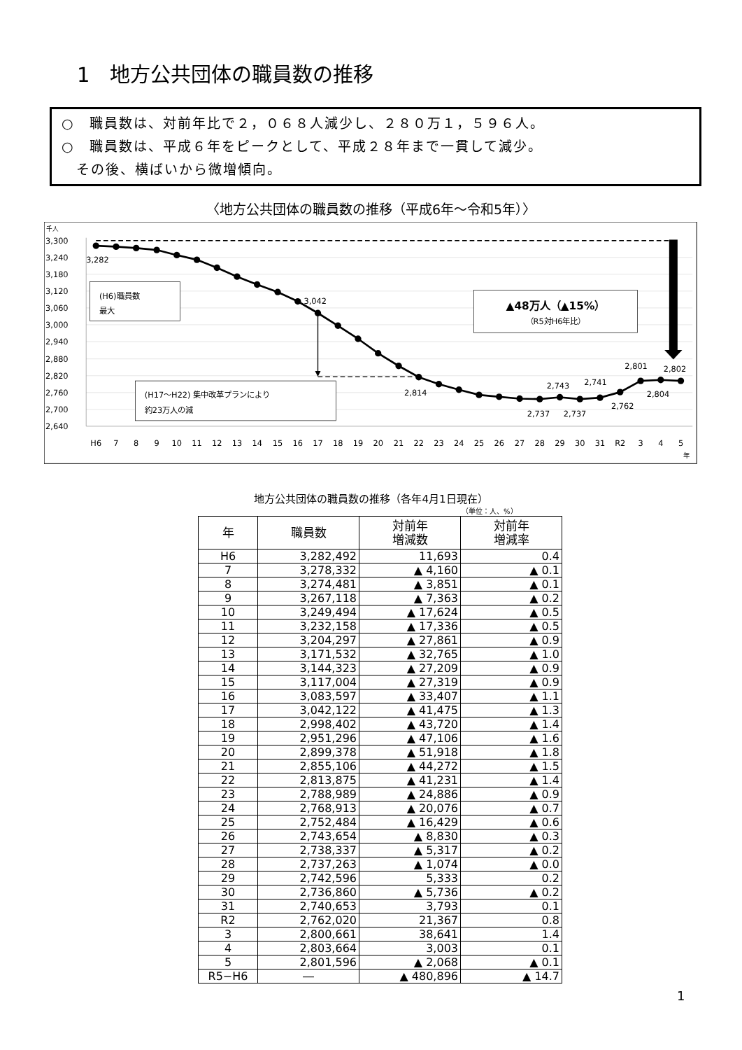1　地方公共団体の職員数の推移
○　職員数は、対前年比で２，０６８人減少し、２８０万１，５９６人。
○　職員数は、平成６年をピークとして、平成２８年まで一貫して減少。
　その後、横ばいから微増傾向。
〈地方公共団体の職員数の推移（平成6年～令和5年）〉
千人
3,300
3,240
3,180
3,120
3,060
3,000
2,940
2,880
2,820
2,760
2,700
2,640
3,282
3,042
2,814
2,737
2,743
2,737
2,741
2,762
2,801
2,804
2,802
(H6)職員数
最大
(H17～H22) 集中改革プランにより
約23万人の減
▲48万人（▲15%）
（R5対H6年比）
H6
7
8
9
10
11
12
13
14
15
16
17
18
19
20
21
22
23
24
25
26
27
28
29
30
31
R2
3
4
5
年
地方公共団体の職員数の推移（各年4月1日現在）
（単位：人、%）
| 年 | 職員数 | 対前年 増減数 | 対前年 増減率 |
| --- | --- | --- | --- |
| H6 | 3,282,492 | 11,693 | 0.4 |
| 7 | 3,278,332 | ▲ 4,160 | ▲ 0.1 |
| 8 | 3,274,481 | ▲ 3,851 | ▲ 0.1 |
| 9 | 3,267,118 | ▲ 7,363 | ▲ 0.2 |
| 10 | 3,249,494 | ▲ 17,624 | ▲ 0.5 |
| 11 | 3,232,158 | ▲ 17,336 | ▲ 0.5 |
| 12 | 3,204,297 | ▲ 27,861 | ▲ 0.9 |
| 13 | 3,171,532 | ▲ 32,765 | ▲ 1.0 |
| 14 | 3,144,323 | ▲ 27,209 | ▲ 0.9 |
| 15 | 3,117,004 | ▲ 27,319 | ▲ 0.9 |
| 16 | 3,083,597 | ▲ 33,407 | ▲ 1.1 |
| 17 | 3,042,122 | ▲ 41,475 | ▲ 1.3 |
| 18 | 2,998,402 | ▲ 43,720 | ▲ 1.4 |
| 19 | 2,951,296 | ▲ 47,106 | ▲ 1.6 |
| 20 | 2,899,378 | ▲ 51,918 | ▲ 1.8 |
| 21 | 2,855,106 | ▲ 44,272 | ▲ 1.5 |
| 22 | 2,813,875 | ▲ 41,231 | ▲ 1.4 |
| 23 | 2,788,989 | ▲ 24,886 | ▲ 0.9 |
| 24 | 2,768,913 | ▲ 20,076 | ▲ 0.7 |
| 25 | 2,752,484 | ▲ 16,429 | ▲ 0.6 |
| 26 | 2,743,654 | ▲ 8,830 | ▲ 0.3 |
| 27 | 2,738,337 | ▲ 5,317 | ▲ 0.2 |
| 28 | 2,737,263 | ▲ 1,074 | ▲ 0.0 |
| 29 | 2,742,596 | 5,333 | 0.2 |
| 30 | 2,736,860 | ▲ 5,736 | ▲ 0.2 |
| 31 | 2,740,653 | 3,793 | 0.1 |
| R2 | 2,762,020 | 21,367 | 0.8 |
| 3 | 2,800,661 | 38,641 | 1.4 |
| 4 | 2,803,664 | 3,003 | 0.1 |
| 5 | 2,801,596 | ▲ 2,068 | ▲ 0.1 |
| R5−H6 | ― | ▲ 480,896 | ▲ 14.7 |
1